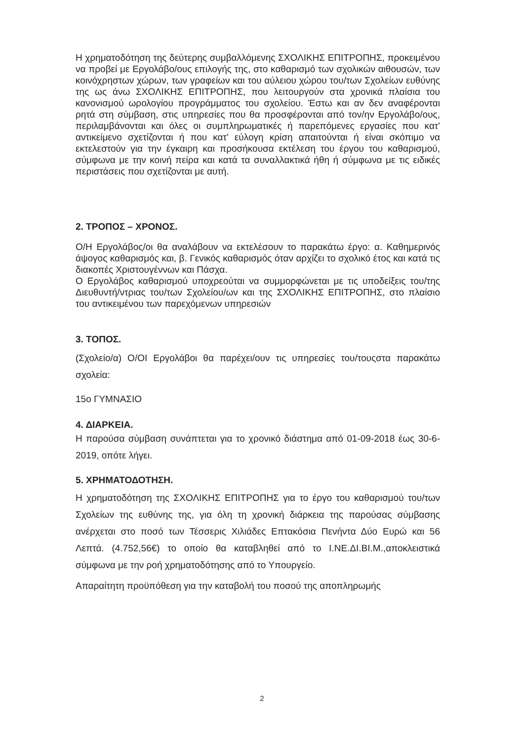Η χρηματοδότηση της δεύτερης συμβαλλόμενης ΣΧΟΛΙΚΗΣ ΕΠΙΤΡΟΠΗΣ, προκειμένου να προβεί με Εργολάβο/ους επιλογής της, στο καθαρισμό των σχολικών αιθουσών, των κοινόχρηστων χώρων, των γραφείων και του αύλειου χώρου του/των Σχολείων ευθύνης της ως άνω ΣΧΟΛΙΚΗΣ ΕΠΙΤΡΟΠΗΣ, που λειτουργούν στα χρονικά πλαίσια του κανονισμού ωρολογίου προγράμματος του σχολείου. Έστω και αν δεν αναφέρονται ρητά στη σύμβαση, στις υπηρεσίες που θα προσφέρονται από τον/ην Εργολάβο/ους, περιλαμβάνονται και όλες οι συμπληρωματικές ή παρεπόμενες εργασίες που κατ' αντικείμενο σχετίζονται ή που κατ' εύλογη κρίση απαιτούνται ή είναι σκόπιμο να εκτελεστούν για την έγκαιρη και προσήκουσα εκτέλεση του έργου του καθαρισμού, σύμφωνα με την κοινή πείρα και κατά τα συναλλακτικά ήθη ή σύμφωνα με τις ειδικές περιστάσεις που σχετίζονται με αυτή.
2. ΤΡΟΠΟΣ – ΧΡΟΝΟΣ.
Ο/Η Εργολάβος/οι θα αναλάβουν να εκτελέσουν το παρακάτω έργο: α. Καθημερινός άψογος καθαρισμός και, β. Γενικός καθαρισμός όταν αρχίζει το σχολικό έτος και κατά τις διακοπές Χριστουγέννων και Πάσχα.
Ο Εργολάβος καθαρισμού υποχρεούται να συμμορφώνεται με τις υποδείξεις του/της Διευθυντή/ντριας του/των Σχολείου/ων και της ΣΧΟΛΙΚΗΣ ΕΠΙΤΡΟΠΗΣ, στο πλαίσιο του αντικειμένου των παρεχόμενων υπηρεσιών
3. ΤΟΠΟΣ.
(Σχολείο/α) Ο/ΟΙ Εργολάβοι θα παρέχει/ουν τις υπηρεσίες του/τουςστα παρακάτω σχολεία:
15ο ΓΥΜΝΑΣΙΟ
4. ΔΙΑΡΚΕΙΑ.
Η παρούσα σύμβαση συνάπτεται για το χρονικό διάστημα από 01-09-2018 έως 30-6-2019, οπότε λήγει.
5. ΧΡΗΜΑΤΟΔΟΤΗΣΗ.
Η χρηματοδότηση της ΣΧΟΛΙΚΗΣ ΕΠΙΤΡΟΠΗΣ για το έργο του καθαρισμού του/των Σχολείων της ευθύνης της, για όλη τη χρονική διάρκεια της παρούσας σύμβασης ανέρχεται στο ποσό των Τέσσερις Χιλιάδες Επτακόσια Πενήντα Δύο Ευρώ και 56 Λεπτά. (4.752,56€) το οποίο θα καταβληθεί από το Ι.ΝΕ.ΔΙ.ΒΙ.Μ.,αποκλειστικά σύμφωνα με την ροή χρηματοδότησης από το Υπουργείο.
Απαραίτητη προϋπόθεση για την καταβολή του ποσού της αποπληρωμής
2